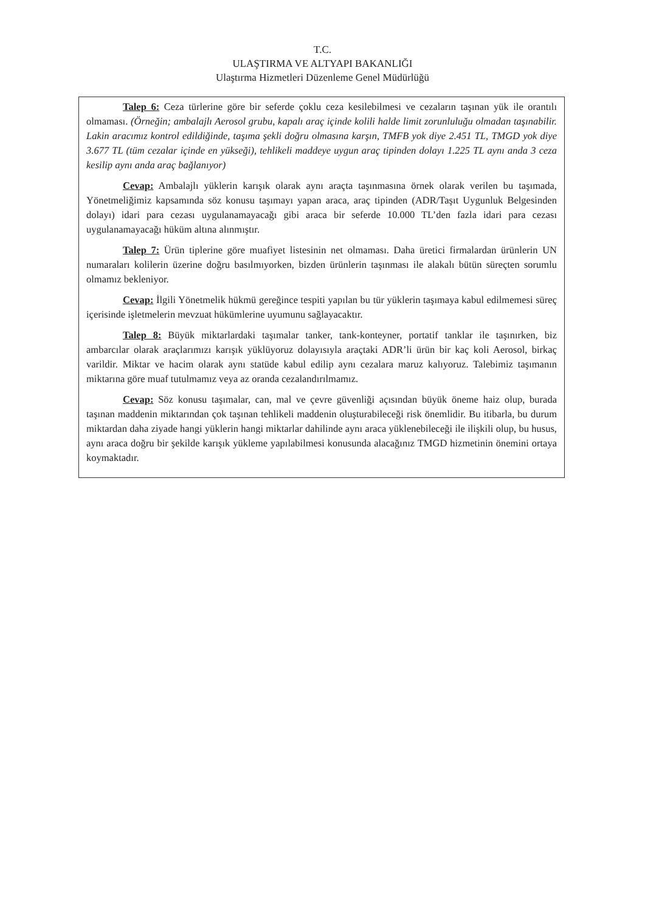T.C.
ULAŞTIRMA VE ALTYAPI BAKANLIĞI
Ulaştırma Hizmetleri Düzenleme Genel Müdürlüğü
Talep 6: Ceza türlerine göre bir seferde çoklu ceza kesilebilmesi ve cezaların taşınan yük ile orantılı olmaması. (Örneğin; ambalajlı Aerosol grubu, kapalı araç içinde kolili halde limit zorunluluğu olmadan taşınabilir. Lakin aracımız kontrol edildiğinde, taşıma şekli doğru olmasına karşın, TMFB yok diye 2.451 TL, TMGD yok diye 3.677 TL (tüm cezalar içinde en yükseği), tehlikeli maddeye uygun araç tipinden dolayı 1.225 TL aynı anda 3 ceza kesilip aynı anda araç bağlanıyor)
Cevap: Ambalajlı yüklerin karışık olarak aynı araçta taşınmasına örnek olarak verilen bu taşımada, Yönetmeliğimiz kapsamında söz konusu taşımayı yapan araca, araç tipinden (ADR/Taşıt Uygunluk Belgesinden dolayı) idari para cezası uygulanamayacağı gibi araca bir seferde 10.000 TL’den fazla idari para cezası uygulanamayacağı hüküm altına alınmıştır.
Talep 7: Ürün tiplerine göre muafiyet listesinin net olmaması. Daha üretici firmalardan ürünlerin UN numaraları kolilerin üzerine doğru basılmıyorken, bizden ürünlerin taşınması ile alakalı bütün süreçten sorumlu olmamız bekleniyor.
Cevap: İlgili Yönetmelik hükmü gereğince tespiti yapılan bu tür yüklerin taşımaya kabul edilmemesi süreç içerisinde işletmelerin mevzuat hükümlerine uyumunu sağlayacaktır.
Talep 8: Büyük miktarlardaki taşımalar tanker, tank-konteyner, portatif tanklar ile taşınırken, biz ambarcılar olarak araçlarımızı karışık yüklüyoruz dolayısıyla araçtaki ADR’li ürün bir kaç koli Aerosol, birkaç varildir. Miktar ve hacim olarak aynı statüde kabul edilip aynı cezalara maruz kalıyoruz. Talebimiz taşımanın miktarına göre muaf tutulmamız veya az oranda cezalandırılmamız.
Cevap: Söz konusu taşımalar, can, mal ve çevre güvenliği açısından büyük öneme haiz olup, burada taşınan maddenin miktarından çok taşınan tehlikeli maddenin oluşturabileceği risk önemlidir. Bu itibarla, bu durum miktardan daha ziyade hangi yüklerin hangi miktarlar dahilinde aynı araca yüklenebileceği ile ilişkili olup, bu husus, aynı araca doğru bir şekilde karışık yükleme yapılabilmesi konusunda alacağınız TMGD hizmetinin önemini ortaya koymaktadır.